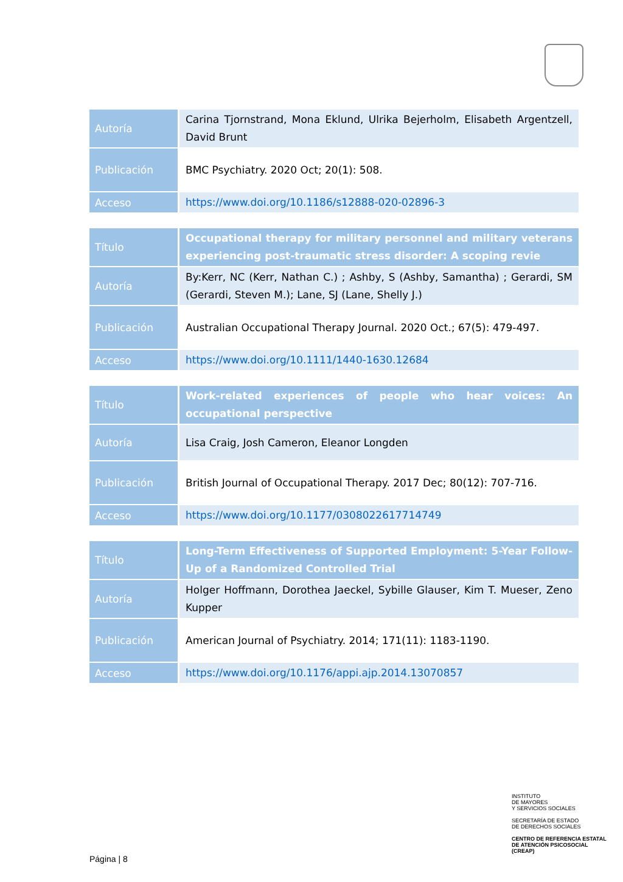| Autoría | Carina Tjornstrand, Mona Eklund, Ulrika Bejerholm, Elisabeth Argentzell, David Brunt |
| Publicación | BMC Psychiatry. 2020 Oct; 20(1): 508. |
| Acceso | https://www.doi.org/10.1186/s12888-020-02896-3 |
| Título | Occupational therapy for military personnel and military veterans experiencing post-traumatic stress disorder: A scoping revie |
| Autoría | By:Kerr, NC (Kerr, Nathan C.) ; Ashby, S (Ashby, Samantha) ; Gerardi, SM (Gerardi, Steven M.); Lane, SJ (Lane, Shelly J.) |
| Publicación | Australian Occupational Therapy Journal. 2020 Oct.; 67(5): 479-497. |
| Acceso | https://www.doi.org/10.1111/1440-1630.12684 |
| Título | Work-related experiences of people who hear voices: An occupational perspective |
| Autoría | Lisa Craig, Josh Cameron, Eleanor Longden |
| Publicación | British Journal of Occupational Therapy. 2017 Dec; 80(12): 707-716. |
| Acceso | https://www.doi.org/10.1177/0308022617714749 |
| Título | Long-Term Effectiveness of Supported Employment: 5-Year Follow-Up of a Randomized Controlled Trial |
| Autoría | Holger Hoffmann, Dorothea Jaeckel, Sybille Glauser, Kim T. Mueser, Zeno Kupper |
| Publicación | American Journal of Psychiatry. 2014; 171(11): 1183-1190. |
| Acceso | https://www.doi.org/10.1176/appi.ajp.2014.13070857 |
INSTITUTO
DE MAYORES
Y SERVICIOS SOCIALES
SECRETARÍA DE ESTADO
DE DERECHOS SOCIALES
CENTRO DE REFERENCIA ESTATAL
DE ATENCIÓN PSICOSOCIAL
(CREAP)
Página | 8